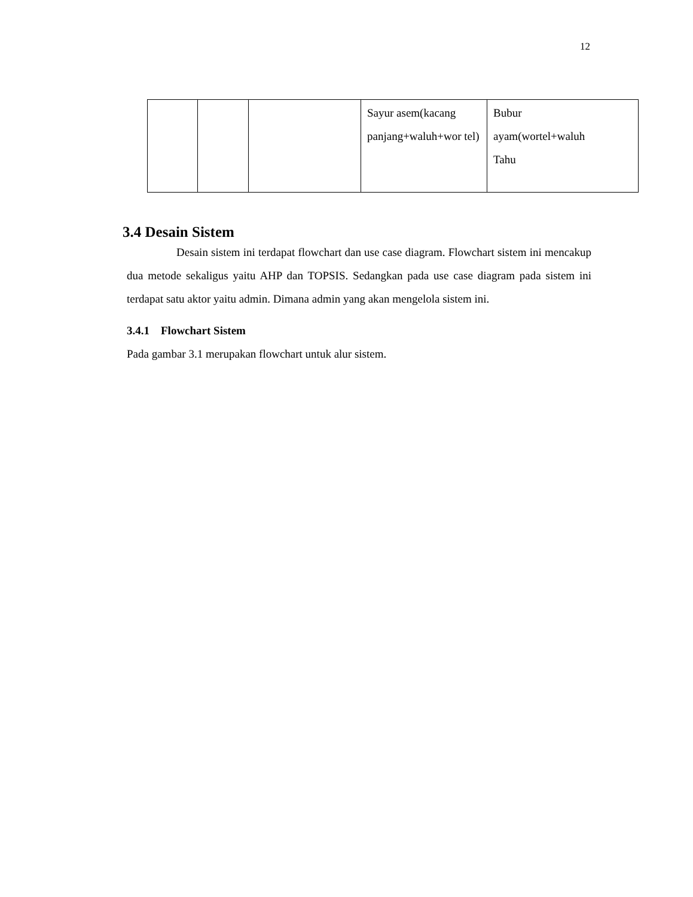12
| | | | Sayur asem(kacang panjang+waluh+wor tel) | Bubur ayam(wortel+waluh Tahu |
3.4 Desain Sistem
Desain sistem ini terdapat flowchart dan use case diagram. Flowchart sistem ini mencakup dua metode sekaligus yaitu AHP dan TOPSIS. Sedangkan pada use case diagram pada sistem ini terdapat satu aktor yaitu admin. Dimana admin yang akan mengelola sistem ini.
3.4.1 Flowchart Sistem
Pada gambar 3.1 merupakan flowchart untuk alur sistem.